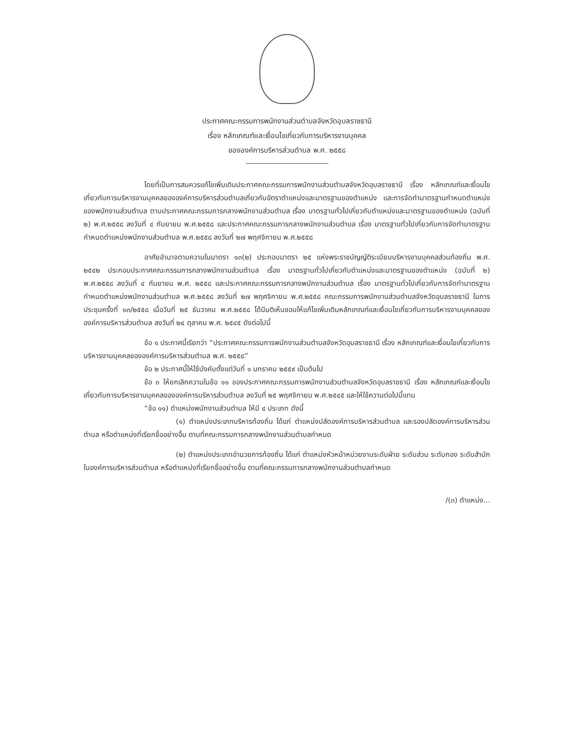ประกาศคณะกรรมการพนักงานส่วนตำบลจังหวัดอุบลราชธานี
เรื่อง หลักเกณฑ์และเงื่อนไขเกี่ยวกับการบริหารงานบุคคล
ขององค์การบริหารส่วนตำบล พ.ศ. ๒๕๕๘
โดยที่เป็นการสมควรแก้ไขเพิ่มเติมประกาศคณะกรรมการพนักงานส่วนตำบลจังหวัดอุบลราชธานี เรื่อง หลักเกณฑ์และเงื่อนไขเกี่ยวกับการบริหารงานบุคคลขององค์การบริหารส่วนตำบลเกี่ยวกับอัตราตำแหน่งและมาตรฐานของตำแหน่ง และการจัดทำมาตรฐานกำหนดตำแหน่งของพนักงานส่วนตำบล ตามประกาศคณะกรรมการกลางพนักงานส่วนตำบล เรื่อง มาตรฐานทั่วไปเกี่ยวกับตำแหน่งและมาตรฐานของตำแหน่ง (ฉบับที่ ๒) พ.ศ.๒๕๕๘ ลงวันที่ ๔ กันยายน พ.ศ.๒๕๕๘ และประกาศคณะกรรมการกลางพนักงานส่วนตำบล เรื่อง มาตรฐานทั่วไปเกี่ยวกับการจัดทำมาตรฐานกำหนดตำแหน่งพนักงานส่วนตำบล พ.ศ.๒๕๕๘ ลงวันที่ ๒๗ พฤศจิกายน พ.ศ.๒๕๕๘
อาศัยอำนาจตามความในมาตรา ๑๓(๒) ประกอบมาตรา ๒๕ แห่งพระราชบัญญัติระเบียบบริหารงานบุคคลส่วนท้องถิ่น พ.ศ. ๒๕๔๒ ประกอบประกาศคณะกรรมการกลางพนักงานส่วนตำบล เรื่อง มาตรฐานทั่วไปเกี่ยวกับตำแหน่งและมาตรฐานของตำแหน่ง (ฉบับที่ ๒) พ.ศ.๒๕๕๘ ลงวันที่ ๔ กันยายน พ.ศ. ๒๕๕๘ และประกาศคณะกรรมการกลางพนักงานส่วนตำบล เรื่อง มาตรฐานทั่วไปเกี่ยวกับการจัดทำมาตรฐานกำหนดตำแหน่งพนักงานส่วนตำบล พ.ศ.๒๕๕๘ ลงวันที่ ๒๗ พฤศจิกายน พ.ศ.๒๕๕๘ คณะกรรมการพนักงานส่วนตำบลจังหวัดอุบลราชธานี ในการประชุมครั้งที่ ๑๓/๒๕๕๘ เมื่อวันที่ ๒๕ ธันวาคม พ.ศ.๒๕๕๘ ได้มีมติเห็นชอบให้แก้ไขเพิ่มเติมหลักเกณฑ์และเงื่อนไขเกี่ยวกับการบริหารงานบุคคลขององค์การบริหารส่วนตำบล ลงวันที่ ๒๔ ตุลาคม พ.ศ. ๒๕๔๕ ดังต่อไปนี้
ข้อ ๑ ประกาศนี้เรียกว่า “ประกาศคณะกรรมการพนักงานส่วนตำบลจังหวัดอุบลราชธานี เรื่อง หลักเกณฑ์และเงื่อนไขเกี่ยวกับการบริหารงานบุคคลขององค์การบริหารส่วนตำบล พ.ศ. ๒๕๕๘”
ข้อ ๒ ประกาศนี้ให้ใช้บังคับตั้งแต่วันที่ ๑ มกราคม ๒๕๕๙ เป็นต้นไป
ข้อ ๓ ให้ยกเลิกความในข้อ ๑๑ ของประกาศคณะกรรมการพนักงานส่วนตำบลจังหวัดอุบลราชธานี เรื่อง หลักเกณฑ์และเงื่อนไขเกี่ยวกับการบริหารงานบุคคลขององค์การบริหารส่วนตำบล ลงวันที่ ๒๕ พฤศจิกายน พ.ศ.๒๕๔๕ และให้ใช้ความต่อไปนี้แทน
“ข้อ ๑๑) ตำแหน่งพนักงานส่วนตำบล ให้มี ๔ ประเภท ดังนี้
(๑) ตำแหน่งประเภทบริหารท้องถิ่น ได้แก่ ตำแหน่งปลัดองค์การบริหารส่วนตำบล และรองปลัดองค์การบริหารส่วนตำบล หรือตำแหน่งที่เรียกชื่ออย่างอื่น ตามที่คณะกรรมการกลางพนักงานส่วนตำบลกำหนด
(๒) ตำแหน่งประเภทอำนวยการท้องถิ่น ได้แก่ ตำแหน่งหัวหน้าหน่วยงานระดับฝ่าย ระดับส่วน ระดับกอง ระดับสำนักในองค์การบริหารส่วนตำบล หรือตำแหน่งที่เรียกชื่ออย่างอื่น ตามที่คณะกรรมการกลางพนักงานส่วนตำบลกำหนด
/(๓) ตำแหน่ง...